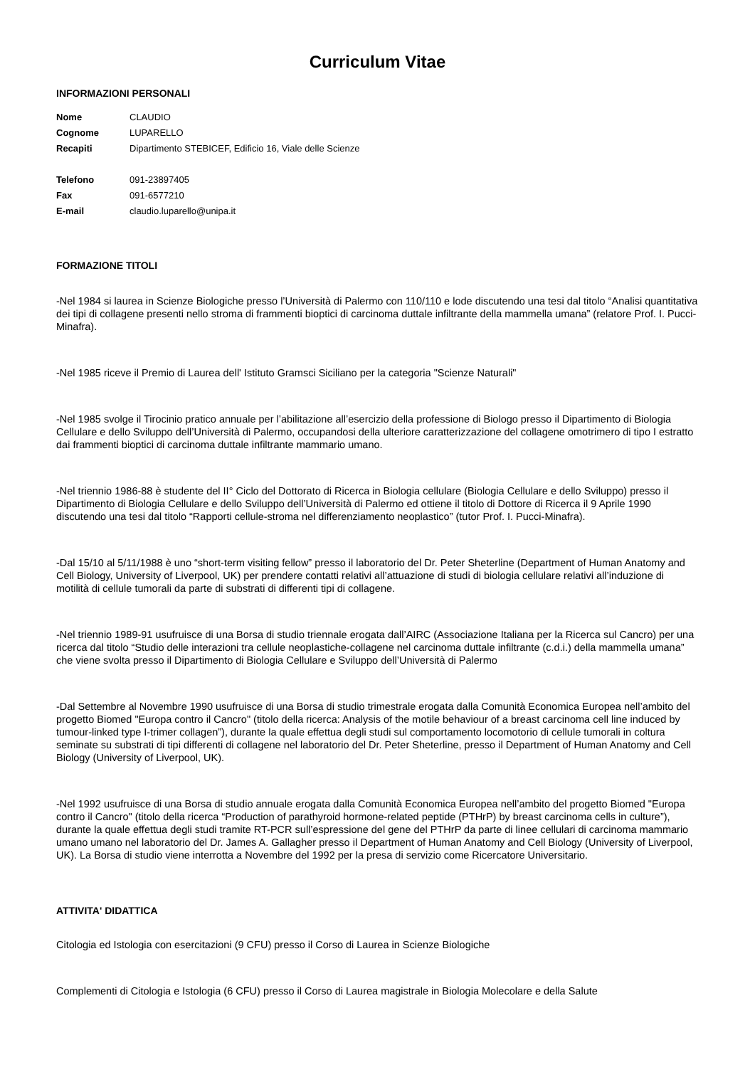Curriculum Vitae
INFORMAZIONI PERSONALI
| Nome | CLAUDIO |
| Cognome | LUPARELLO |
| Recapiti | Dipartimento STEBICEF, Edificio 16, Viale delle Scienze |
| Telefono | 091-23897405 |
| Fax | 091-6577210 |
| E-mail | claudio.luparello@unipa.it |
FORMAZIONE TITOLI
-Nel 1984 si laurea in Scienze Biologiche presso l’Università di Palermo con 110/110 e lode discutendo una tesi dal titolo “Analisi quantitativa dei tipi di collagene presenti nello stroma di frammenti bioptici di carcinoma duttale infiltrante della mammella umana” (relatore Prof. I. Pucci-Minafra).
-Nel 1985 riceve il Premio di Laurea dell' Istituto Gramsci Siciliano per la categoria "Scienze Naturali"
-Nel 1985 svolge il Tirocinio pratico annuale per l’abilitazione all’esercizio della professione di Biologo presso il Dipartimento di Biologia Cellulare e dello Sviluppo dell’Università di Palermo, occupandosi della ulteriore caratterizzazione del collagene omotrimero di tipo I estratto dai frammenti bioptici di carcinoma duttale infiltrante mammario umano.
-Nel triennio 1986-88 è studente del II° Ciclo del Dottorato di Ricerca in Biologia cellulare (Biologia Cellulare e dello Sviluppo) presso il Dipartimento di Biologia Cellulare e dello Sviluppo dell’Università di Palermo ed ottiene il titolo di Dottore di Ricerca il 9 Aprile 1990 discutendo una tesi dal titolo “Rapporti cellule-stroma nel differenziamento neoplastico” (tutor Prof. I. Pucci-Minafra).
-Dal 15/10 al 5/11/1988 è uno “short-term visiting fellow” presso il laboratorio del Dr. Peter Sheterline (Department of Human Anatomy and Cell Biology, University of Liverpool, UK) per prendere contatti relativi all’attuazione di studi di biologia cellulare relativi all’induzione di motilità di cellule tumorali da parte di substrati di differenti tipi di collagene.
-Nel triennio 1989-91 usufruisce di una Borsa di studio triennale erogata dall’AIRC (Associazione Italiana per la Ricerca sul Cancro) per una ricerca dal titolo “Studio delle interazioni tra cellule neoplastiche-collagene nel carcinoma duttale infiltrante (c.d.i.) della mammella umana” che viene svolta presso il Dipartimento di Biologia Cellulare e Sviluppo dell’Università di Palermo
-Dal Settembre al Novembre 1990 usufruisce di una Borsa di studio trimestrale erogata dalla Comunità Economica Europea nell’ambito del progetto Biomed "Europa contro il Cancro" (titolo della ricerca: Analysis of the motile behaviour of a breast carcinoma cell line induced by tumour-linked type I-trimer collagen”), durante la quale effettua degli studi sul comportamento locomotorio di cellule tumorali in coltura seminate su substrati di tipi differenti di collagene nel laboratorio del Dr. Peter Sheterline, presso il Department of Human Anatomy and Cell Biology (University of Liverpool, UK).
-Nel 1992 usufruisce di una Borsa di studio annuale erogata dalla Comunità Economica Europea nell’ambito del progetto Biomed "Europa contro il Cancro" (titolo della ricerca “Production of parathyroid hormone-related peptide (PTHrP) by breast carcinoma cells in culture”), durante la quale effettua degli studi tramite RT-PCR sull’espressione del gene del PTHrP da parte di linee cellulari di carcinoma mammario umano umano nel laboratorio del Dr. James A. Gallagher presso il Department of Human Anatomy and Cell Biology (University of Liverpool, UK). La Borsa di studio viene interrotta a Novembre del 1992 per la presa di servizio come Ricercatore Universitario.
ATTIVITA' DIDATTICA
Citologia ed Istologia con esercitazioni (9 CFU) presso il Corso di Laurea in Scienze Biologiche
Complementi di Citologia e Istologia (6 CFU) presso il Corso di Laurea magistrale in Biologia Molecolare e della Salute